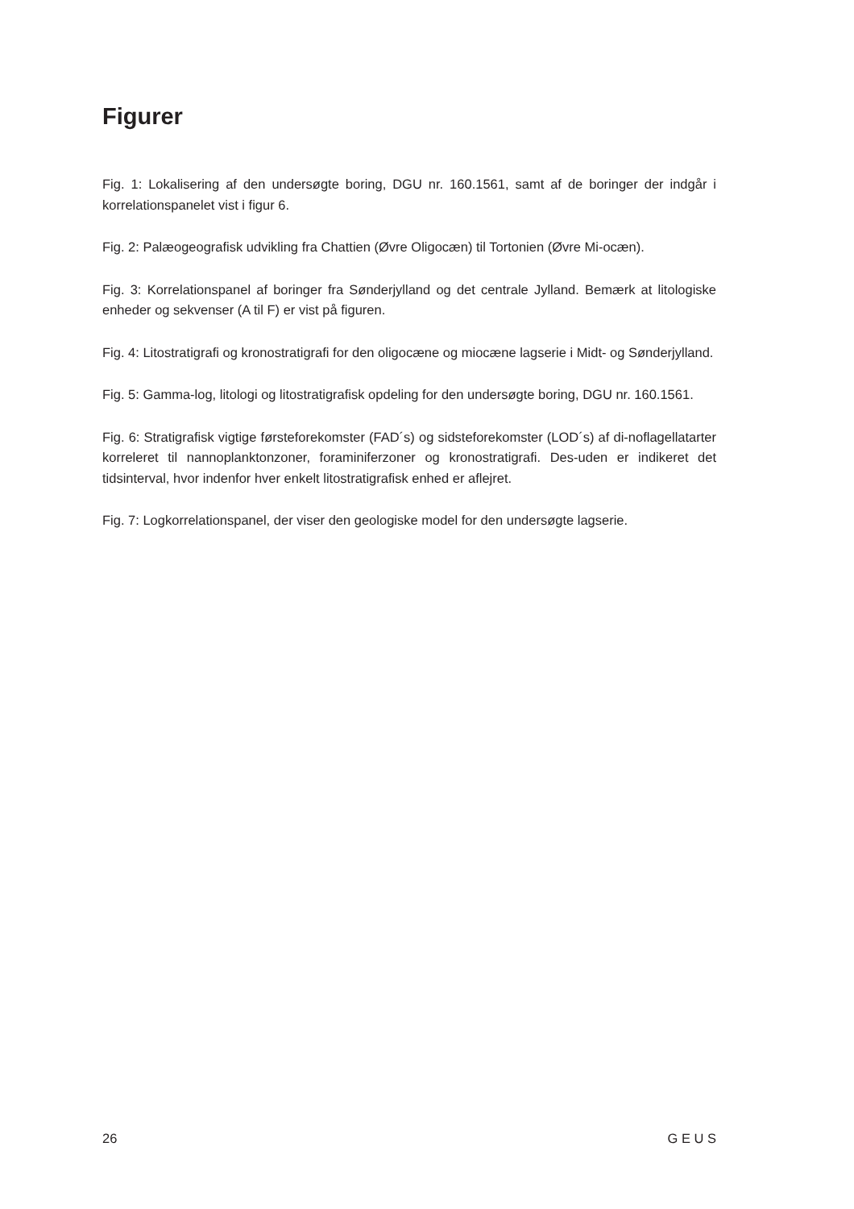Figurer
Fig. 1: Lokalisering af den undersøgte boring, DGU nr. 160.1561, samt af de boringer der indgår i korrelationspanelet vist i figur 6.
Fig. 2: Palæogeografisk udvikling fra Chattien (Øvre Oligocæn) til Tortonien (Øvre Mi-ocæn).
Fig. 3: Korrelationspanel af boringer fra Sønderjylland og det centrale Jylland. Bemærk at litologiske enheder og sekvenser (A til F) er vist på figuren.
Fig. 4: Litostratigrafi og kronostratigrafi for den oligocæne og miocæne lagserie i Midt- og Sønderjylland.
Fig. 5: Gamma-log, litologi og litostratigrafisk opdeling for den undersøgte boring, DGU nr. 160.1561.
Fig. 6: Stratigrafisk vigtige førsteforekomster (FAD´s) og sidsteforekomster (LOD´s) af di-noflagellatarter korreleret til nannoplanktonzoner, foraminiferzoner og kronostratigrafi. Des-uden er indikeret det tidsinterval, hvor indenfor hver enkelt litostratigrafisk enhed er aflejret.
Fig. 7: Logkorrelationspanel, der viser den geologiske model for den undersøgte lagserie.
26 G E U S